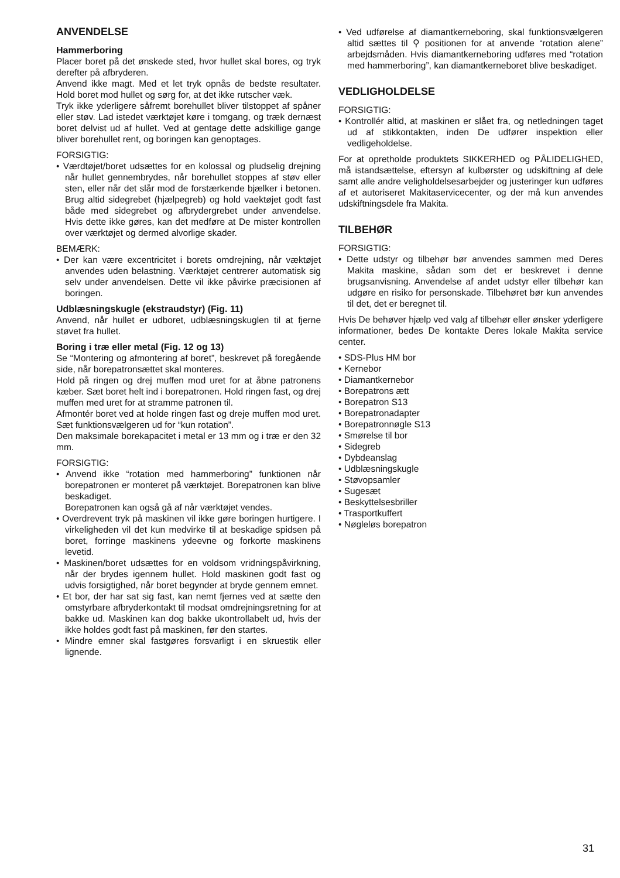ANVENDELSE
Hammerboring
Placer boret på det ønskede sted, hvor hullet skal bores, og tryk derefter på afbryderen.
Anvend ikke magt. Med et let tryk opnås de bedste resultater. Hold boret mod hullet og sørg for, at det ikke rutscher væk.
Tryk ikke yderligere såfremt borehullet bliver tilstoppet af spåner eller støv. Lad istedet værktøjet køre i tomgang, og træk dernæst boret delvist ud af hullet. Ved at gentage dette adskillige gange bliver borehullet rent, og boringen kan genoptages.
FORSIGTIG:
• Værdtøjet/boret udsættes for en kolossal og pludselig drejning når hullet gennembrydes, når borehullet stoppes af støv eller sten, eller når det slår mod de forstærkende bjælker i betonen. Brug altid sidegrebet (hjælpegreb) og hold vaektøjet godt fast både med sidegrebet og afbrydergrebet under anvendelse. Hvis dette ikke gøres, kan det medføre at De mister kontrollen over værktøjet og dermed alvorlige skader.
BEMÆRK:
• Der kan være excentricitet i borets omdrejning, når væktøjet anvendes uden belastning. Værktøjet centrerer automatisk sig selv under anvendelsen. Dette vil ikke påvirke præcisionen af boringen.
Udblæsningskugle (ekstraudstyr) (Fig. 11)
Anvend, når hullet er udboret, udblæsningskuglen til at fjerne støvet fra hullet.
Boring i træ eller metal (Fig. 12 og 13)
Se “Montering og afmontering af boret”, beskrevet på foregående side, når borepatronsættet skal monteres.
Hold på ringen og drej muffen mod uret for at åbne patronens kæber. Sæt boret helt ind i borepatronen. Hold ringen fast, og drej muffen med uret for at stramme patronen til.
Afmontér boret ved at holde ringen fast og dreje muffen mod uret. Sæt funktionsvælgeren ud for “kun rotation”.
Den maksimale borekapacitet i metal er 13 mm og i træ er den 32 mm.
FORSIGTIG:
• Anvend ikke “rotation med hammerboring” funktionen når borepatronen er monteret på værktøjet. Borepatronen kan blive beskadiget.
Borepatronen kan også gå af når værktøjet vendes.
• Overdrevent tryk på maskinen vil ikke gøre boringen hurtigere. I virkeligheden vil det kun medvirke til at beskadige spidsen på boret, forringe maskinens ydeevne og forkorte maskinens levetid.
• Maskinen/boret udsættes for en voldsom vridningspåvirkning, når der brydes igennem hullet. Hold maskinen godt fast og udvis forsigtighed, når boret begynder at bryde gennem emnet.
• Et bor, der har sat sig fast, kan nemt fjernes ved at sætte den omstyrbare afbryderkontakt til modsat omdrejningsretning for at bakke ud. Maskinen kan dog bakke ukontrollabelt ud, hvis der ikke holdes godt fast på maskinen, før den startes.
• Mindre emner skal fastgøres forsvarligt i en skruestik eller lignende.
• Ved udførelse af diamantkerneboring, skal funktionsvælgeren altid sættes til ⚲ positionen for at anvende “rotation alene” arbejdsmåden. Hvis diamantkerneboring udføres med “rotation med hammerboring”, kan diamantkerneboret blive beskadiget.
VEDLIGHOLDELSE
FORSIGTIG:
• Kontrollér altid, at maskinen er slået fra, og netledningen taget ud af stikkontakten, inden De udfører inspektion eller vedligeholdelse.
For at opretholde produktets SIKKERHED og PÅLIDELIGHED, må istandsættelse, eftersyn af kulbørster og udskiftning af dele samt alle andre veligholdelsesarbejder og justeringer kun udføres af et autoriseret Makitaservicecenter, og der må kun anvendes udskiftningsdele fra Makita.
TILBEHØR
FORSIGTIG:
• Dette udstyr og tilbehør bør anvendes sammen med Deres Makita maskine, sådan som det er beskrevet i denne brugsanvisning. Anvendelse af andet udstyr eller tilbehør kan udgøre en risiko for personskade. Tilbehøret bør kun anvendes til det, det er beregnet til.
Hvis De behøver hjælp ved valg af tilbehør eller ønsker yderligere informationer, bedes De kontakte Deres lokale Makita service center.
• SDS-Plus HM bor
• Kernebor
• Diamantkernebor
• Borepatrons ætt
• Borepatron S13
• Borepatronadapter
• Borepatronnøgle S13
• Smørelse til bor
• Sidegreb
• Dybdeanslag
• Udblæsningskugle
• Støvopsamler
• Sugesæt
• Beskyttelsesbriller
• Trasportkuffert
• Nøgleløs borepatron
31